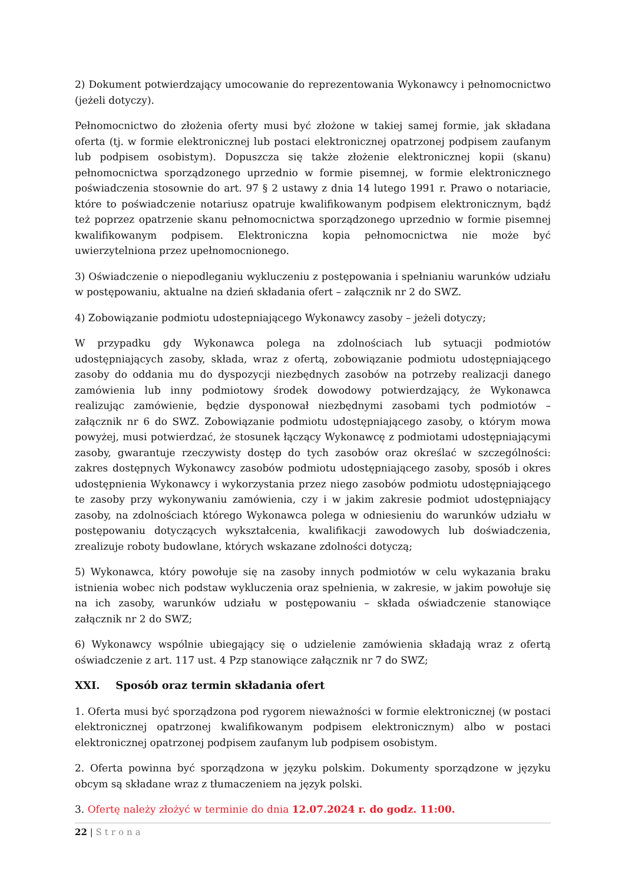2) Dokument potwierdzający umocowanie do reprezentowania Wykonawcy i pełnomocnictwo (jeżeli dotyczy).
Pełnomocnictwo do złożenia oferty musi być złożone w takiej samej formie, jak składana oferta (tj. w formie elektronicznej lub postaci elektronicznej opatrzonej podpisem zaufanym lub podpisem osobistym). Dopuszcza się także złożenie elektronicznej kopii (skanu) pełnomocnictwa sporządzonego uprzednio w formie pisemnej, w formie elektronicznego poświadczenia stosownie do art. 97 § 2 ustawy z dnia 14 lutego 1991 r. Prawo o notariacie, które to poświadczenie notariusz opatruje kwalifikowanym podpisem elektronicznym, bądź też poprzez opatrzenie skanu pełnomocnictwa sporządzonego uprzednio w formie pisemnej kwalifikowanym podpisem. Elektroniczna kopia pełnomocnictwa nie może być uwierzytelniona przez upełnomocnionego.
3) Oświadczenie o niepodleganiu wykluczeniu z postępowania i spełnianiu warunków udziału w postępowaniu, aktualne na dzień składania ofert – załącznik nr 2 do SWZ.
4) Zobowiązanie podmiotu udostepniającego Wykonawcy zasoby – jeżeli dotyczy;
W przypadku gdy Wykonawca polega na zdolnościach lub sytuacji podmiotów udostępniających zasoby, składa, wraz z ofertą, zobowiązanie podmiotu udostępniającego zasoby do oddania mu do dyspozycji niezbędnych zasobów na potrzeby realizacji danego zamówienia lub inny podmiotowy środek dowodowy potwierdzający, że Wykonawca realizując zamówienie, będzie dysponował niezbędnymi zasobami tych podmiotów – załącznik nr 6 do SWZ. Zobowiązanie podmiotu udostępniającego zasoby, o którym mowa powyżej, musi potwierdzać, że stosunek łączący Wykonawcę z podmiotami udostępniającymi zasoby, gwarantuje rzeczywisty dostęp do tych zasobów oraz określać w szczególności: zakres dostępnych Wykonawcy zasobów podmiotu udostępniającego zasoby, sposób i okres udostępnienia Wykonawcy i wykorzystania przez niego zasobów podmiotu udostępniającego te zasoby przy wykonywaniu zamówienia, czy i w jakim zakresie podmiot udostępniający zasoby, na zdolnościach którego Wykonawca polega w odniesieniu do warunków udziału w postępowaniu dotyczących wykształcenia, kwalifikacji zawodowych lub doświadczenia, zrealizuje roboty budowlane, których wskazane zdolności dotyczą;
5) Wykonawca, który powołuje się na zasoby innych podmiotów w celu wykazania braku istnienia wobec nich podstaw wykluczenia oraz spełnienia, w zakresie, w jakim powołuje się na ich zasoby, warunków udziału w postępowaniu – składa oświadczenie stanowiące załącznik nr 2 do SWZ;
6) Wykonawcy wspólnie ubiegający się o udzielenie zamówienia składają wraz z ofertą oświadczenie z art. 117 ust. 4 Pzp stanowiące załącznik nr 7 do SWZ;
XXI. Sposób oraz termin składania ofert
1. Oferta musi być sporządzona pod rygorem nieważności w formie elektronicznej (w postaci elektronicznej opatrzonej kwalifikowanym podpisem elektronicznym) albo w postaci elektronicznej opatrzonej podpisem zaufanym lub podpisem osobistym.
2. Oferta powinna być sporządzona w języku polskim. Dokumenty sporządzone w języku obcym są składane wraz z tłumaczeniem na język polski.
3. Ofertę należy złożyć w terminie do dnia 12.07.2024 r. do godz. 11:00.
22 | Strona